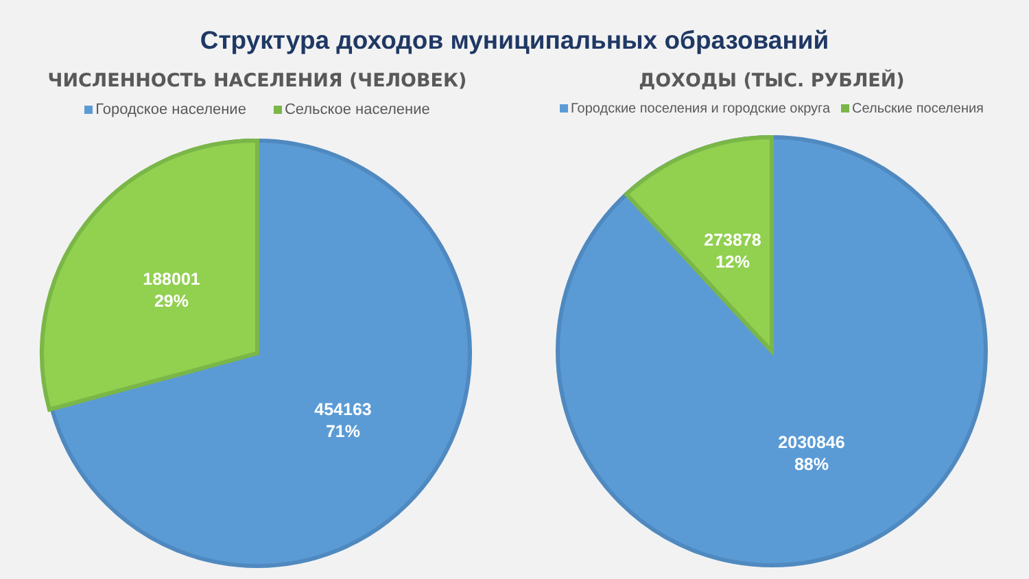Структура доходов муниципальных образований
ЧИСЛЕННОСТЬ НАСЕЛЕНИЯ (ЧЕЛОВЕК)
Городское население Сельское население
ДОХОДЫ (ТЫС. РУБЛЕЙ)
Городские поселения и городские округа Сельские поселения
188001
29%
454163
71%
273878
12%
2030846
88%